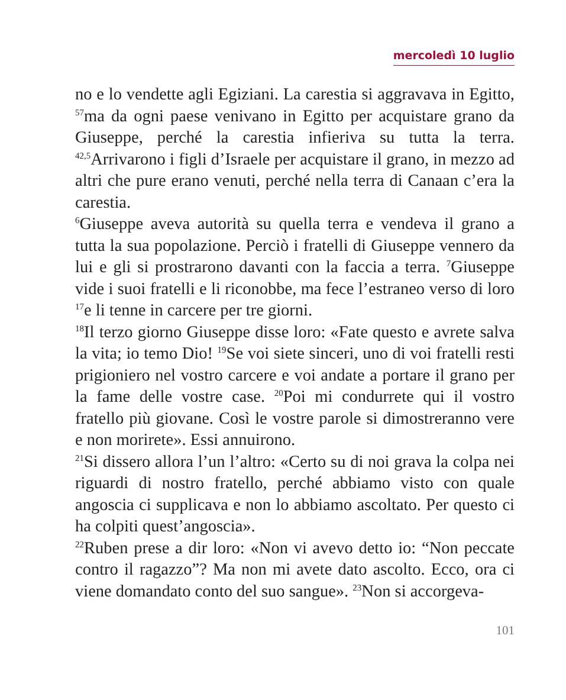mercoledì 10 luglio
no e lo vendette agli Egiziani. La carestia si aggravava in Egitto, <sup>57</sup>ma da ogni paese venivano in Egitto per acquistare grano da Giuseppe, perché la carestia infieriva su tutta la terra. <sup>42,5</sup>Arrivarono i figli d’Israele per acquistare il grano, in mezzo ad altri che pure erano venuti, perché nella terra di Canaan c’era la carestia.
<sup>6</sup> Giuseppe aveva autorità su quella terra e vendeva il grano a tutta la sua popolazione. Perciò i fratelli di Giuseppe vennero da lui e gli si prostrarono davanti con la faccia a terra. <sup>7</sup>Giuseppe vide i suoi fratelli e li riconobbe, ma fece l’estraneo verso di loro <sup>17</sup>e li tenne in carcere per tre giorni.
<sup>18</sup> Il terzo giorno Giuseppe disse loro: «Fate questo e avrete salva la vita; io temo Dio! <sup>19</sup>Se voi siete sinceri, uno di voi fratelli resti prigioniero nel vostro carcere e voi andate a portare il grano per la fame delle vostre case. <sup>20</sup>Poi mi condurrete qui il vostro fratello più giovane. Così le vostre parole si dimostreranno vere e non morirete». Essi annuirono.
<sup>21</sup>Si dissero allora l’un l’altro: «Certo su di noi grava la colpa nei riguardi di nostro fratello, perché abbiamo visto con quale angoscia ci supplicava e non lo abbiamo ascoltato. Per questo ci ha colpiti quest’angoscia».
<sup>22</sup> Ruben prese a dir loro: «Non vi avevo detto io: “Non peccate contro il ragazzo”? Ma non mi avete dato ascolto. Ecco, ora ci viene domandato conto del suo sangue». <sup>23</sup>Non si accorgeva-
101